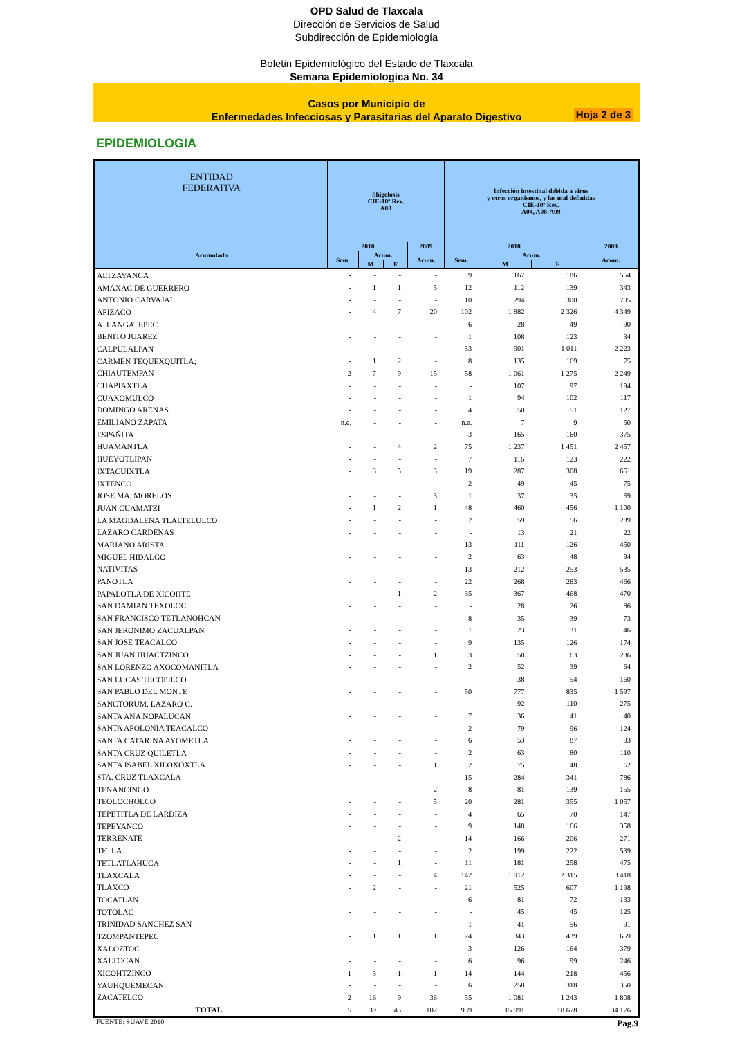OPD Salud de Tlaxcala
Dirección de Servicios de Salud
Subdirección de Epidemiología
Boletin Epidemiológico del Estado de Tlaxcala
Semana Epidemiologica No. 34
Casos por Municipio de
Enfermedades Infecciosas y Parasitarias del Aparato Digestivo
Hoja 2 de 3
EPIDEMIOLOGIA
| ENTIDAD FEDERATIVA | Shigelosis CIE-10ª Rev. A03 | | | | Infección intestinal debida a virus y otros organismos, y las mal definidas CIE-10ª Rev. A04, A08-A09 | | | |
| --- | --- | --- | --- | --- | --- | --- | --- | --- |
| Acumulado | 2010 | | | 2009 | 2010 | | | 2009 |
| | Sem. | Acum. | | Acum. | Sem. | Acum. | | Acum. |
| | | M | F | | | M | F | |
| ALTZAYANCA | - | - | - | - | 9 | 167 | 186 | 554 |
| AMAXAC DE GUERRERO | - | 1 | 1 | 5 | 12 | 112 | 139 | 343 |
| ANTONIO CARVAJAL | - | - | - | - | 10 | 294 | 300 | 705 |
| APIZACO | - | 4 | 7 | 20 | 102 | 1 882 | 2 326 | 4 349 |
| ATLANGATEPEC | - | - | - | - | 6 | 28 | 49 | 90 |
| BENITO JUAREZ | - | - | - | - | 1 | 108 | 123 | 34 |
| CALPULALPAN | - | - | - | - | 33 | 901 | 1 011 | 2 223 |
| CARMEN TEQUEXQUITLA; | - | 1 | 2 | - | 8 | 135 | 169 | 75 |
| CHIAUTEMPAN | 2 | 7 | 9 | 15 | 58 | 1 061 | 1 275 | 2 249 |
| CUAPIAXTLA | - | - | - | - | - | 107 | 97 | 194 |
| CUAXOMULCO | - | - | - | - | 1 | 94 | 102 | 117 |
| DOMINGO ARENAS | - | - | - | - | 4 | 50 | 51 | 127 |
| EMILIANO ZAPATA | n.e. | - | - | - | n.e. | 7 | 9 | 50 |
| ESPAÑITA | - | - | - | - | 3 | 165 | 160 | 375 |
| HUAMANTLA | - | - | 4 | 2 | 75 | 1 237 | 1 451 | 2 457 |
| HUEYOTLIPAN | - | - | - | - | 7 | 116 | 123 | 222 |
| IXTACUIXTLA | - | 3 | 5 | 3 | 19 | 287 | 308 | 651 |
| IXTENCO | - | - | - | - | 2 | 49 | 45 | 75 |
| JOSE MA. MORELOS | - | - | - | 3 | 1 | 37 | 35 | 69 |
| JUAN CUAMATZI | - | 1 | 2 | 1 | 48 | 460 | 456 | 1 100 |
| LA MAGDALENA TLALTELULCO | - | - | - | - | 2 | 59 | 56 | 289 |
| LAZARO CARDENAS | - | - | - | - | - | 13 | 21 | 22 |
| MARIANO ARISTA | - | - | - | - | 13 | 111 | 126 | 450 |
| MIGUEL HIDALGO | - | - | - | - | 2 | 63 | 48 | 94 |
| NATIVITAS | - | - | - | - | 13 | 212 | 253 | 535 |
| PANOTLA | - | - | - | - | 22 | 268 | 283 | 466 |
| PAPALOTLA DE XICOHTE | - | - | 1 | 2 | 35 | 367 | 468 | 470 |
| SAN DAMIAN TEXOLOC | - | - | - | - | - | 28 | 26 | 86 |
| SAN FRANCISCO TETLANOHCAN | - | - | - | - | 8 | 35 | 39 | 73 |
| SAN JERONIMO ZACUALPAN | - | - | - | - | 1 | 23 | 31 | 46 |
| SAN JOSE TEACALCO | - | - | - | - | 9 | 135 | 126 | 174 |
| SAN JUAN HUACTZINCO | - | - | - | 1 | 3 | 58 | 63 | 236 |
| SAN LORENZO AXOCOMANITLA | - | - | - | - | 2 | 52 | 39 | 64 |
| SAN LUCAS TECOPILCO | - | - | - | - | - | 38 | 54 | 160 |
| SAN PABLO DEL MONTE | - | - | - | - | 50 | 777 | 835 | 1 597 |
| SANCTORUM, LAZARO C. | - | - | - | - | - | 92 | 110 | 275 |
| SANTA ANA NOPALUCAN | - | - | - | - | 7 | 36 | 41 | 40 |
| SANTA APOLONIA TEACALCO | - | - | - | - | 2 | 79 | 96 | 124 |
| SANTA CATARINA AYOMETLA | - | - | - | - | 6 | 53 | 87 | 93 |
| SANTA CRUZ QUILETLA | - | - | - | - | 2 | 63 | 80 | 110 |
| SANTA ISABEL XILOXOXTLA | - | - | - | 1 | 2 | 75 | 48 | 62 |
| STA. CRUZ TLAXCALA | - | - | - | - | 15 | 284 | 341 | 786 |
| TENANCINGO | - | - | - | 2 | 8 | 81 | 139 | 155 |
| TEOLOCHOLCO | - | - | - | 5 | 20 | 281 | 355 | 1 057 |
| TEPETITLA DE LARDIZA | - | - | - | - | 4 | 65 | 70 | 147 |
| TEPEYANCO | - | - | - | - | 9 | 148 | 166 | 358 |
| TERRENATE | - | - | 2 | - | 14 | 166 | 206 | 271 |
| TETLA | - | - | - | - | 2 | 199 | 222 | 539 |
| TETLATLAHUCA | - | - | 1 | - | 11 | 181 | 258 | 475 |
| TLAXCALA | - | - | - | 4 | 142 | 1 912 | 2 315 | 3 418 |
| TLAXCO | - | 2 | - | - | 21 | 525 | 607 | 1 198 |
| TOCATLAN | - | - | - | - | 6 | 81 | 72 | 133 |
| TOTOLAC | - | - | - | - | - | 45 | 45 | 125 |
| TRINIDAD SANCHEZ SAN | - | - | - | - | 1 | 41 | 56 | 91 |
| TZOMPANTEPEC | - | 1 | 1 | 1 | 24 | 343 | 439 | 659 |
| XALOZTOC | - | - | - | - | 3 | 126 | 164 | 379 |
| XALTOCAN | - | - | - | - | 6 | 96 | 99 | 246 |
| XICOHTZINCO | 1 | 3 | 1 | 1 | 14 | 144 | 218 | 456 |
| YAUHQUEMECAN | - | - | - | - | 6 | 258 | 318 | 350 |
| ZACATELCO | 2 | 16 | 9 | 36 | 55 | 1 081 | 1 243 | 1 808 |
| TOTAL | 5 | 39 | 45 | 102 | 939 | 15 991 | 18 678 | 34 176 |
FUENTE: SUAVE 2010 Pag.9